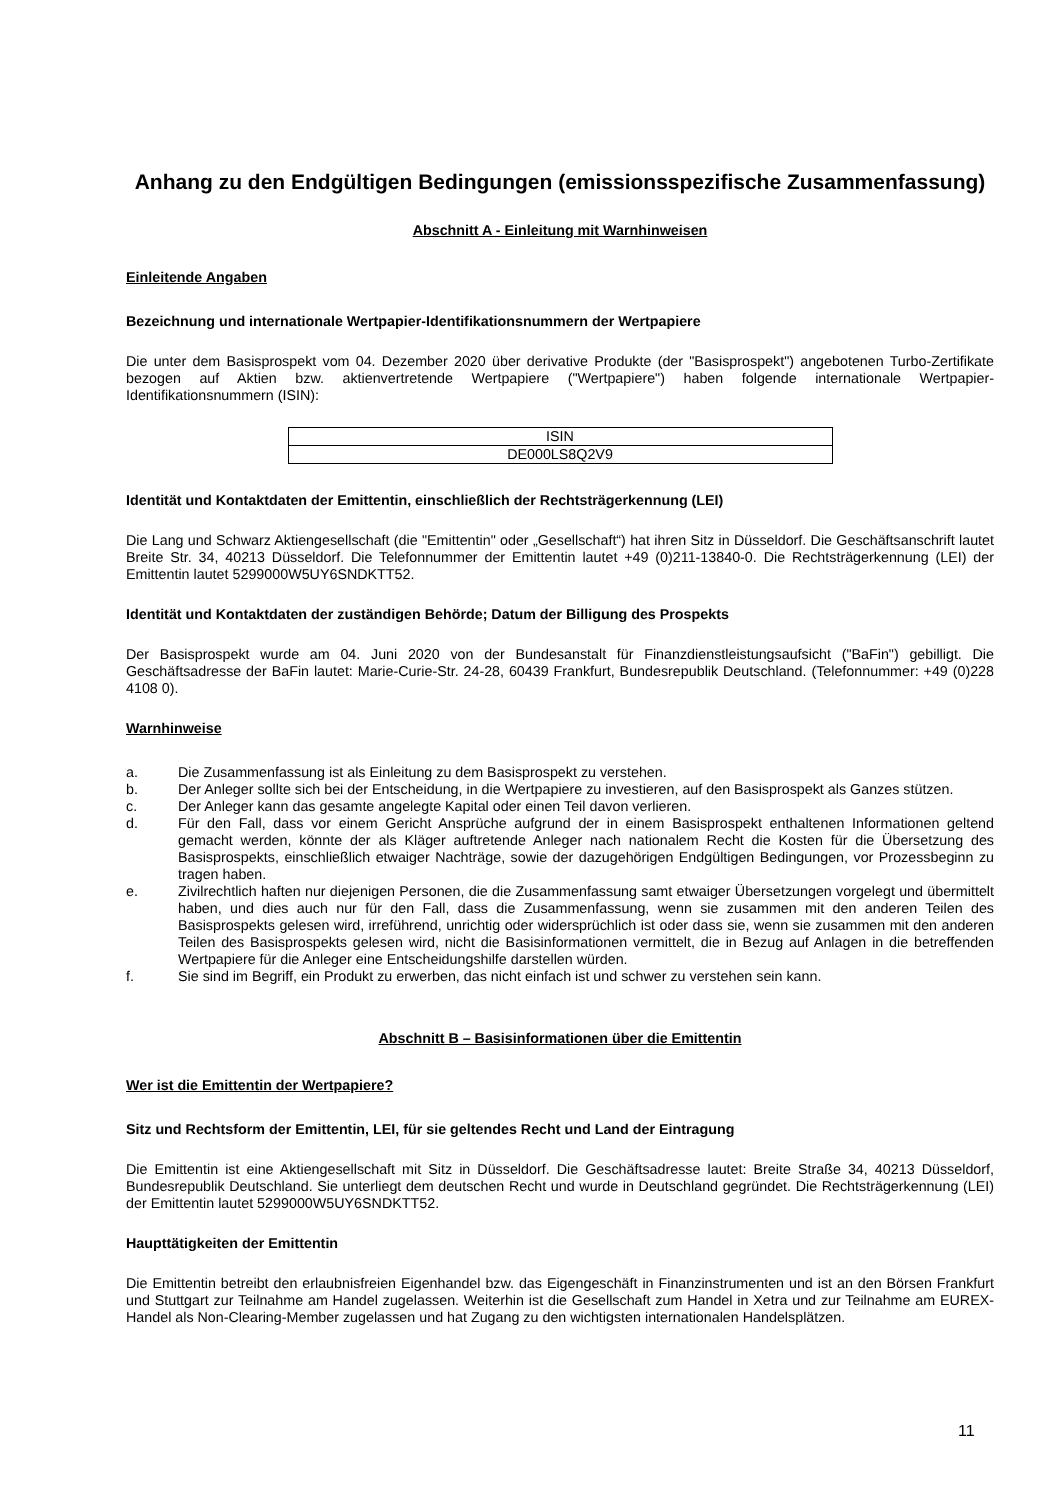Anhang zu den Endgültigen Bedingungen (emissionsspezifische Zusammenfassung)
Abschnitt A - Einleitung mit Warnhinweisen
Einleitende Angaben
Bezeichnung und internationale Wertpapier-Identifikationsnummern der Wertpapiere
Die unter dem Basisprospekt vom 04. Dezember 2020 über derivative Produkte (der "Basisprospekt") angebotenen Turbo-Zertifikate bezogen auf Aktien bzw. aktienvertretende Wertpapiere ("Wertpapiere") haben folgende internationale Wertpapier-Identifikationsnummern (ISIN):
| ISIN |
| DE000LS8Q2V9 |
Identität und Kontaktdaten der Emittentin, einschließlich der Rechtsträgerkennung (LEI)
Die Lang und Schwarz Aktiengesellschaft (die "Emittentin" oder „Gesellschaft“) hat ihren Sitz in Düsseldorf. Die Geschäftsanschrift lautet Breite Str. 34, 40213 Düsseldorf. Die Telefonnummer der Emittentin lautet +49 (0)211-13840-0. Die Rechtsträgerkennung (LEI) der Emittentin lautet 5299000W5UY6SNDKTT52.
Identität und Kontaktdaten der zuständigen Behörde; Datum der Billigung des Prospekts
Der Basisprospekt wurde am 04. Juni 2020 von der Bundesanstalt für Finanzdienstleistungsaufsicht ("BaFin") gebilligt. Die Geschäftsadresse der BaFin lautet: Marie-Curie-Str. 24-28, 60439 Frankfurt, Bundesrepublik Deutschland. (Telefonnummer: +49 (0)228 4108 0).
Warnhinweise
a. Die Zusammenfassung ist als Einleitung zu dem Basisprospekt zu verstehen.
b. Der Anleger sollte sich bei der Entscheidung, in die Wertpapiere zu investieren, auf den Basisprospekt als Ganzes stützen.
c. Der Anleger kann das gesamte angelegte Kapital oder einen Teil davon verlieren.
d. Für den Fall, dass vor einem Gericht Ansprüche aufgrund der in einem Basisprospekt enthaltenen Informationen geltend gemacht werden, könnte der als Kläger auftretende Anleger nach nationalem Recht die Kosten für die Übersetzung des Basisprospekts, einschließlich etwaiger Nachträge, sowie der dazugehörigen Endgültigen Bedingungen, vor Prozessbeginn zu tragen haben.
e. Zivilrechtlich haften nur diejenigen Personen, die die Zusammenfassung samt etwaiger Übersetzungen vorgelegt und übermittelt haben, und dies auch nur für den Fall, dass die Zusammenfassung, wenn sie zusammen mit den anderen Teilen des Basisprospekts gelesen wird, irreführend, unrichtig oder widersprüchlich ist oder dass sie, wenn sie zusammen mit den anderen Teilen des Basisprospekts gelesen wird, nicht die Basisinformationen vermittelt, die in Bezug auf Anlagen in die betreffenden Wertpapiere für die Anleger eine Entscheidungshilfe darstellen würden.
f. Sie sind im Begriff, ein Produkt zu erwerben, das nicht einfach ist und schwer zu verstehen sein kann.
Abschnitt B – Basisinformationen über die Emittentin
Wer ist die Emittentin der Wertpapiere?
Sitz und Rechtsform der Emittentin, LEI, für sie geltendes Recht und Land der Eintragung
Die Emittentin ist eine Aktiengesellschaft mit Sitz in Düsseldorf. Die Geschäftsadresse lautet: Breite Straße 34, 40213 Düsseldorf, Bundesrepublik Deutschland. Sie unterliegt dem deutschen Recht und wurde in Deutschland gegründet. Die Rechtsträgerkennung (LEI) der Emittentin lautet 5299000W5UY6SNDKTT52.
Haupttätigkeiten der Emittentin
Die Emittentin betreibt den erlaubnisfreien Eigenhandel bzw. das Eigengeschäft in Finanzinstrumenten und ist an den Börsen Frankfurt und Stuttgart zur Teilnahme am Handel zugelassen. Weiterhin ist die Gesellschaft zum Handel in Xetra und zur Teilnahme am EUREX-Handel als Non-Clearing-Member zugelassen und hat Zugang zu den wichtigsten internationalen Handelsplätzen.
11